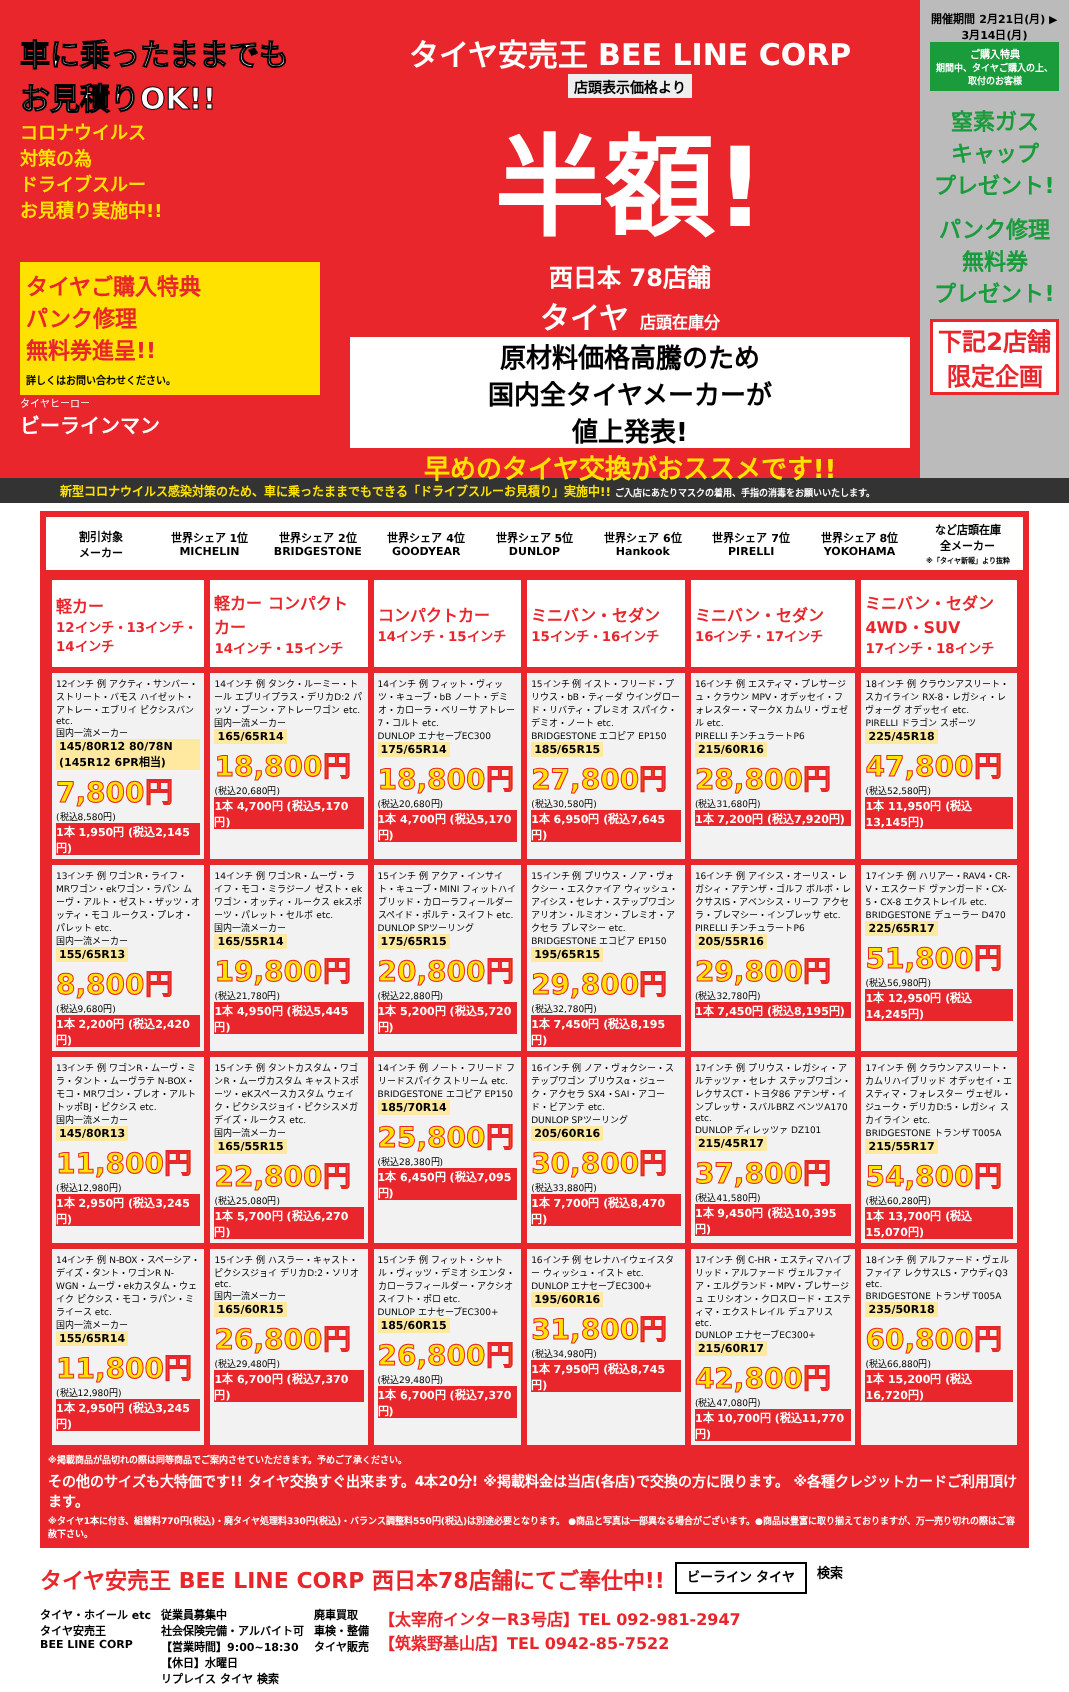車に乗ったままでも
お見積りOK!!
コロナウイルス
対策の為
ドライブスルー
お見積り実施中!!
タイヤご購入特典
パンク修理
無料券進呈!!
詳しくはお問い合わせください。
タイヤヒーロー
ビーラインマン
タイヤ安売王 BEE LINE CORP
店頭表示価格より
半額!
西日本 78店舗
タイヤ 店頭在庫分
原材料価格高騰のため
国内全タイヤメーカーが
値上発表!
早めのタイヤ交換がおススメです!!
開催期間 2月21日(月) ▶ 3月14日(月)
ご購入特典
期間中、タイヤご購入の上、取付のお客様
窒素ガス
キャップ
プレゼント!
パンク修理
無料券
プレゼント!
下記2店舗
限定企画
新型コロナウイルス感染対策のため、車に乗ったままでもできる「ドライブスルーお見積り」実施中!! ご入店にあたりマスクの着用、手指の消毒をお願いいたします。
割引対象
メーカー
世界シェア 1位
MICHELIN
世界シェア 2位
BRIDGESTONE
世界シェア 4位
GOODYEAR
世界シェア 5位
DUNLOP
世界シェア 6位
Hankook
世界シェア 7位
PIRELLI
世界シェア 8位
YOKOHAMA
など店頭在庫
全メーカー
※「タイヤ新報」より抜粋
| 軽カー 12インチ・13インチ・14インチ | 軽カー コンパクトカー 14インチ・15インチ | コンパクトカー 14インチ・15インチ | ミニバン・セダン 15インチ・16インチ | ミニバン・セダン 16インチ・17インチ | ミニバン・セダン 4WD・SUV 17インチ・18インチ |
| --- | --- | --- | --- | --- | --- |
| 12インチ 例 アクティ・サンバー・ストリート・バモス ハイゼット・アトレー・エブリイ ピクシスバン etc. 国内一流メーカー 145/80R12 80/78N (145R12 6PR相当) 7,800円 (税込8,580円) 1本 1,950円 (税込2,145円) | 14インチ 例 タンク・ルーミー・トール エブリイプラス・デリカD:2 パッソ・ブーン・アトレーワゴン etc. 国内一流メーカー 165/65R14 18,800円 (税込20,680円) 1本 4,700円 (税込5,170円) | 14インチ 例 フィット・ヴィッツ・キューブ・bB ノート・デミオ・カローラ・ベリーサ アトレー7・コルト etc. DUNLOP エナセーブEC300 175/65R14 18,800円 (税込20,680円) 1本 4,700円 (税込5,170円) | 15インチ 例 イスト・フリード・プリウス・bB・ティーダ ウイングロード・リバティ・プレミオ スパイク・デミオ・ノート etc. BRIDGESTONE エコピア EP150 185/65R15 27,800円 (税込30,580円) 1本 6,950円 (税込7,645円) | 16インチ 例 エスティマ・プレサージュ・クラウン MPV・オデッセイ・フォレスター・マークX カムリ・ヴェゼル etc. PIRELLI チンチュラートP6 215/60R16 28,800円 (税込31,680円) 1本 7,200円 (税込7,920円) | 18インチ 例 クラウンアスリート・スカイライン RX-8・レガシィ・レヴォーグ オデッセイ etc. PIRELLI ドラゴン スポーツ 225/45R18 47,800円 (税込52,580円) 1本 11,950円 (税込13,145円) |
| 13インチ 例 ワゴンR・ライフ・MRワゴン・ekワゴン・ラパン ムーヴ・アルト・ゼスト・ザッツ・オッティ・モコ ルークス・プレオ・パレット etc. 国内一流メーカー 155/65R13 8,800円 (税込9,680円) 1本 2,200円 (税込2,420円) | 14インチ 例 ワゴンR・ムーヴ・ライフ・モコ・ミラジーノ ゼスト・ekワゴン・オッティ・ルークス ekスポーツ・パレット・セルボ etc. 国内一流メーカー 165/55R14 19,800円 (税込21,780円) 1本 4,950円 (税込5,445円) | 15インチ 例 アクア・インサイト・キューブ・MINI フィットハイブリッド・カローラフィールダー スペイド・ポルテ・スイフト etc. DUNLOP SPツーリング 175/65R15 20,800円 (税込22,880円) 1本 5,200円 (税込5,720円) | 15インチ 例 プリウス・ノア・ヴォクシー・エスクァイア ウィッシュ・アイシス・セレナ・ステップワゴン アリオン・ルミオン・プレミオ・アクセラ プレマシー etc. BRIDGESTONE エコピア EP150 195/65R15 29,800円 (税込32,780円) 1本 7,450円 (税込8,195円) | 16インチ 例 アイシス・オーリス・レガシィ・アテンザ・ゴルフ ボルボ・レクサスIS・アベンシス・リーフ アクセラ・プレマシー・インプレッサ etc. PIRELLI チンチュラートP6 205/55R16 29,800円 (税込32,780円) 1本 7,450円 (税込8,195円) | 17インチ 例 ハリアー・RAV4・CR-V・エスクード ヴァンガード・CX-5・CX-8 エクストレイル etc. BRIDGESTONE デューラー D470 225/65R17 51,800円 (税込56,980円) 1本 12,950円 (税込14,245円) |
| 13インチ 例 ワゴンR・ムーヴ・ミラ・タント・ムーヴラテ N-BOX・モコ・MRワゴン・プレオ・アルト トッポBJ・ピクシス etc. 国内一流メーカー 145/80R13 11,800円 (税込12,980円) 1本 2,950円 (税込3,245円) | 15インチ 例 タントカスタム・ワゴンR・ムーヴカスタム キャストスポーツ・eKスペースカスタム ウェイク・ピクシスジョイ・ピクシスメガ デイズ・ルークス etc. 国内一流メーカー 165/55R15 22,800円 (税込25,080円) 1本 5,700円 (税込6,270円) | 14インチ 例 ノート・フリード フリードスパイク ストリーム etc. BRIDGESTONE エコピア EP150 185/70R14 25,800円 (税込28,380円) 1本 6,450円 (税込7,095円) | 16インチ 例 ノア・ヴォクシー・ステップワゴン プリウスα・ジューク・アクセラ SX4・SAI・アコード・ビアンテ etc. DUNLOP SPツーリング 205/60R16 30,800円 (税込33,880円) 1本 7,700円 (税込8,470円) | 17インチ 例 プリウス・レガシィ・アルテッツァ・セレナ ステップワゴン・レクサスCT・トヨタ86 アテンザ・インプレッサ・スバルBRZ ベンツA170 etc. DUNLOP ディレッツァ DZ101 215/45R17 37,800円 (税込41,580円) 1本 9,450円 (税込10,395円) | 17インチ 例 クラウンアスリート・カムリハイブリッド オデッセイ・エスティマ・フォレスター ヴェゼル・ジューク・デリカD:5・レガシィ スカイライン etc. BRIDGESTONE トランザ T005A 215/55R17 54,800円 (税込60,280円) 1本 13,700円 (税込15,070円) |
| 14インチ 例 N-BOX・スペーシア・デイズ・タント・ワゴンR N-WGN・ムーヴ・ekカスタム・ウェイク ピクシス・モコ・ラパン・ミライース etc. 国内一流メーカー 155/65R14 11,800円 (税込12,980円) 1本 2,950円 (税込3,245円) | 15インチ 例 ハスラー・キャスト・ピクシスジョイ デリカD:2・ソリオ etc. 国内一流メーカー 165/60R15 26,800円 (税込29,480円) 1本 6,700円 (税込7,370円) | 15インチ 例 フィット・シャトル・ヴィッツ・デミオ シエンタ・カローラフィールダー・アクシオ スイフト・ポロ etc. DUNLOP エナセーブEC300+ 185/60R15 26,800円 (税込29,480円) 1本 6,700円 (税込7,370円) | 16インチ 例 セレナハイウェイスター ウィッシュ・イスト etc. DUNLOP エナセーブEC300+ 195/60R16 31,800円 (税込34,980円) 1本 7,950円 (税込8,745円) | 17インチ 例 C-HR・エスティマハイブリッド・アルファード ヴェルファイア・エルグランド・MPV・プレサージュ エリシオン・クロスロード・エスティマ・エクストレイル デュアリス etc. DUNLOP エナセーブEC300+ 215/60R17 42,800円 (税込47,080円) 1本 10,700円 (税込11,770円) | 18インチ 例 アルファード・ヴェルファイア レクサスLS・アウディQ3 etc. BRIDGESTONE トランザ T005A 235/50R18 60,800円 (税込66,880円) 1本 15,200円 (税込16,720円) |
※掲載商品が品切れの際は同等商品でご案内させていただきます。予めご了承ください。
その他のサイズも大特価です!! タイヤ交換すぐ出来ます。4本20分! ※掲載料金は当店(各店)で交換の方に限ります。 ※各種クレジットカードご利用頂けます。
※タイヤ1本に付き、組替料770円(税込)・廃タイヤ処理料330円(税込)・バランス調整料550円(税込)は別途必要となります。 ●商品と写真は一部異なる場合がございます。●商品は豊富に取り揃えておりますが、万一売り切れの際はご容赦下さい。
タイヤ安売王 BEE LINE CORP 西日本78店舗にてご奉仕中!!
ビーライン タイヤ
検索
タイヤ・ホイール etc
タイヤ安売王
BEE LINE CORP
従業員募集中
社会保険完備・アルバイト可
【営業時間】9:00~18:30
【休日】水曜日
リプレイス タイヤ 検索
廃車買取
車検・整備
タイヤ販売
【太宰府インターR3号店】TEL 092-981-2947
【筑紫野基山店】TEL 0942-85-7522